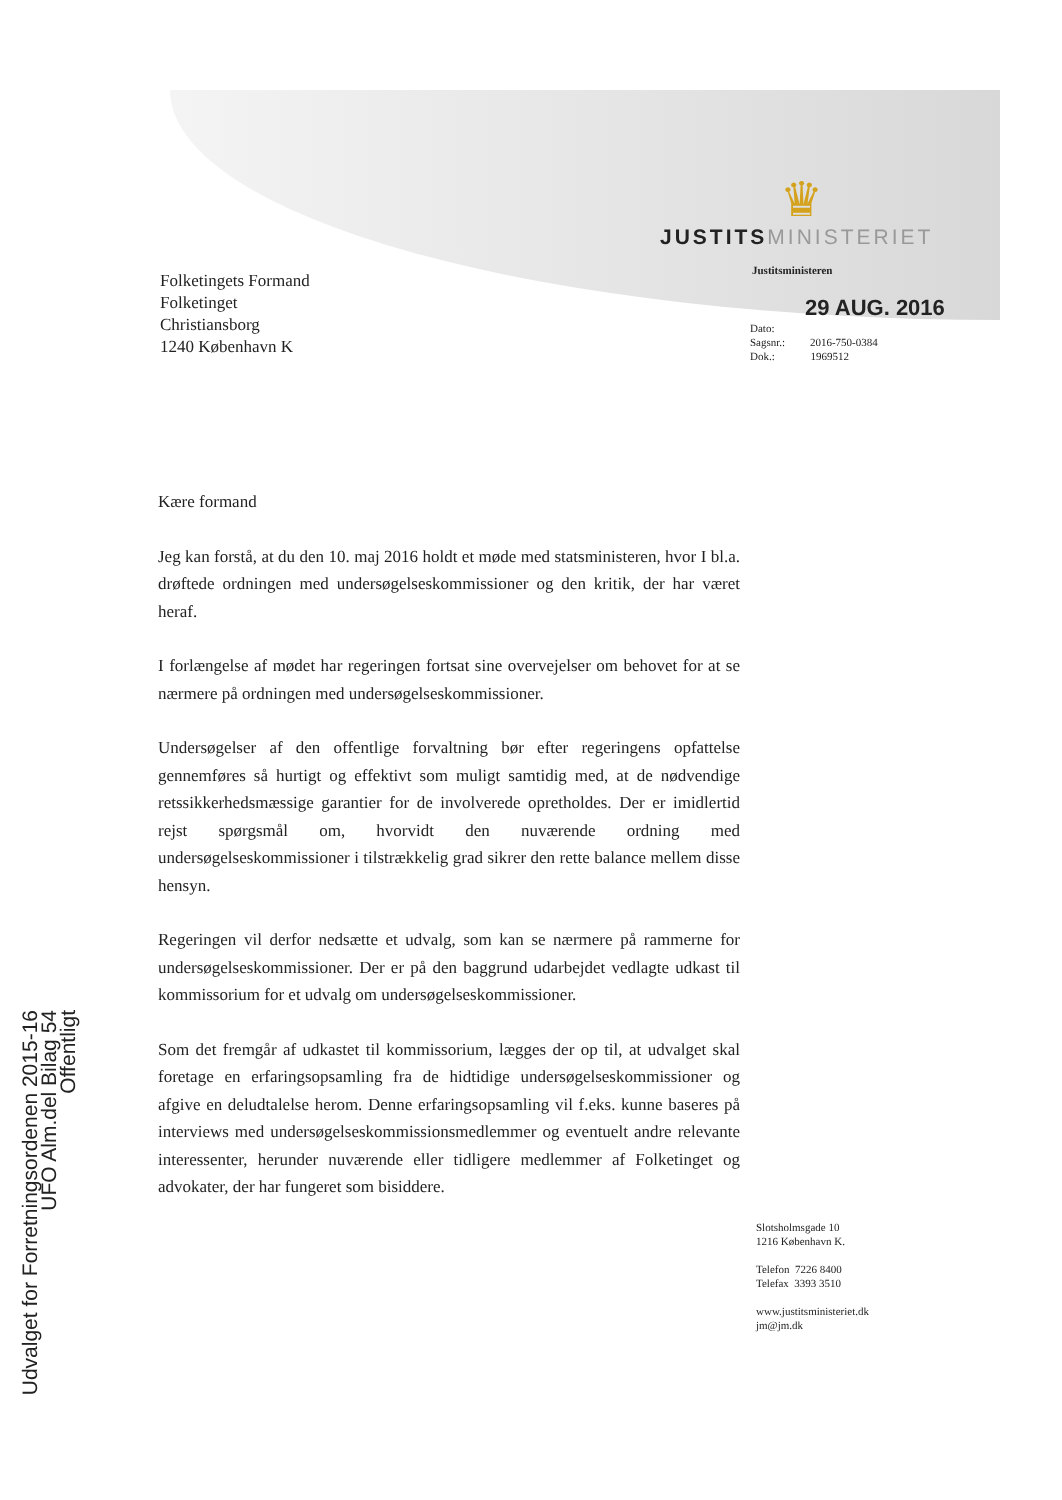Folketingets Formand
Folketinget
Christiansborg
1240 København K
♛
JUSTITSMINISTERIET
Justitsministeren
29 AUG. 2016
Dato:
Sagsnr.: 2016-750-0384
Dok.: 1969512
Kære formand
Jeg kan forstå, at du den 10. maj 2016 holdt et møde med statsministeren, hvor I bl.a. drøftede ordningen med undersøgelseskommissioner og den kritik, der har været heraf.
I forlængelse af mødet har regeringen fortsat sine overvejelser om behovet for at se nærmere på ordningen med undersøgelseskommissioner.
Undersøgelser af den offentlige forvaltning bør efter regeringens opfattelse gennemføres så hurtigt og effektivt som muligt samtidig med, at de nødvendige retssikkerhedsmæssige garantier for de involverede opretholdes. Der er imidlertid rejst spørgsmål om, hvorvidt den nuværende ordning med undersøgelseskommissioner i tilstrækkelig grad sikrer den rette balance mellem disse hensyn.
Regeringen vil derfor nedsætte et udvalg, som kan se nærmere på rammerne for undersøgelseskommissioner. Der er på den baggrund udarbejdet vedlagte udkast til kommissorium for et udvalg om undersøgelseskommissioner.
Som det fremgår af udkastet til kommissorium, lægges der op til, at udvalget skal foretage en erfaringsopsamling fra de hidtidige undersøgelseskommissioner og afgive en deludtalelse herom. Denne erfaringsopsamling vil f.eks. kunne baseres på interviews med undersøgelseskommissionsmedlemmer og eventuelt andre relevante interessenter, herunder nuværende eller tidligere medlemmer af Folketinget og advokater, der har fungeret som bisiddere.
Slotsholmsgade 10
1216 København K.
Telefon 7226 8400
Telefax 3393 3510
www.justitsministeriet.dk
jm@jm.dk
Udvalget for Forretningsordenen 2015-16
UFO Alm.del Bilag 54
Offentligt